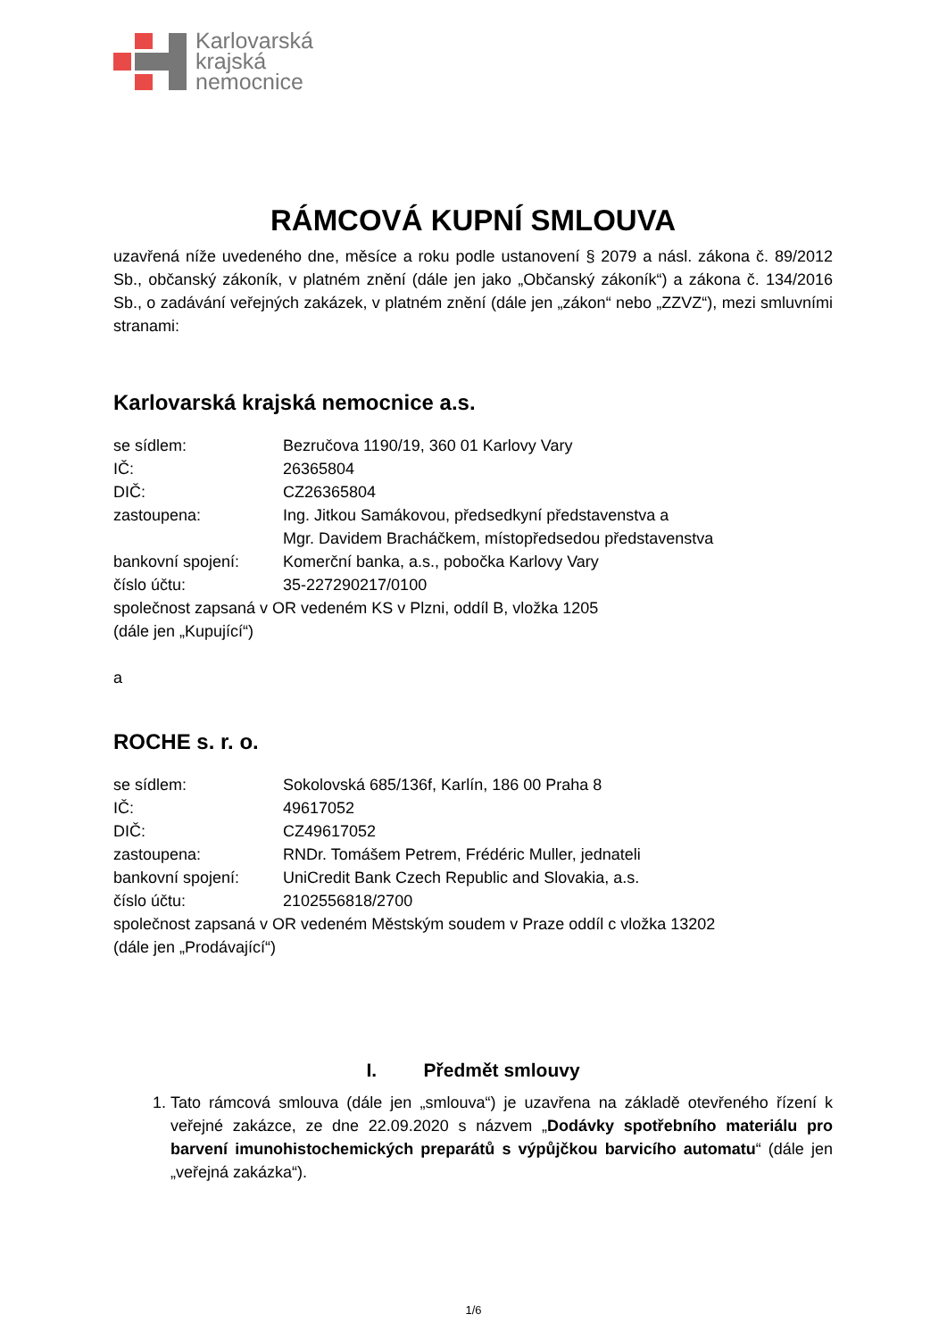Karlovarská
krajská
nemocnice
RÁMCOVÁ KUPNÍ SMLOUVA
uzavřená níže uvedeného dne, měsíce a roku podle ustanovení § 2079 a násl. zákona č. 89/2012 Sb., občanský zákoník, v platném znění (dále jen jako „Občanský zákoník“) a zákona č. 134/2016 Sb., o zadávání veřejných zakázek, v platném znění (dále jen „zákon“ nebo „ZZVZ“), mezi smluvními stranami:
Karlovarská krajská nemocnice a.s.
se sídlem: Bezručova 1190/19, 360 01 Karlovy Vary
IČ: 26365804
DIČ: CZ26365804
zastoupena: Ing. Jitkou Samákovou, předsedkyní představenstva a
Mgr. Davidem Bracháčkem, místopředsedou představenstva
bankovní spojení: Komerční banka, a.s., pobočka Karlovy Vary
číslo účtu: 35-227290217/0100
společnost zapsaná v OR vedeném KS v Plzni, oddíl B, vložka 1205
(dále jen „Kupující“)
a
ROCHE s. r. o.
se sídlem: Sokolovská 685/136f, Karlín, 186 00 Praha 8
IČ: 49617052
DIČ: CZ49617052
zastoupena: RNDr. Tomášem Petrem, Frédéric Muller, jednateli
bankovní spojení: UniCredit Bank Czech Republic and Slovakia, a.s.
číslo účtu: 2102556818/2700
společnost zapsaná v OR vedeném Městským soudem v Praze oddíl c vložka 13202
(dále jen „Prodávající“)
I. Předmět smlouvy
1. Tato rámcová smlouva (dále jen „smlouva“) je uzavřena na základě otevřeného řízení k veřejné zakázce, ze dne 22.09.2020 s názvem „Dodávky spotřebního materiálu pro barvení imunohistochemických preparátů s výpůjčkou barvicího automatu“ (dále jen „veřejná zakázka“).
1/6